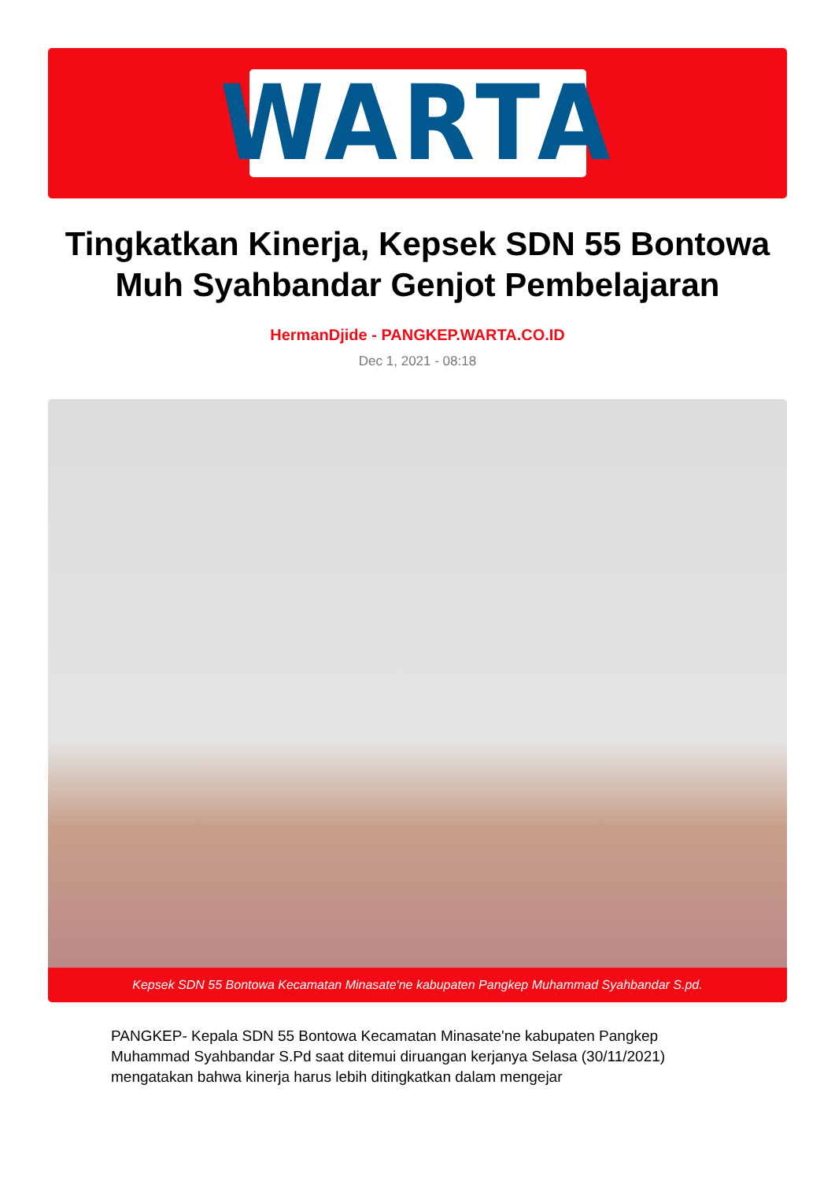WARTA
Tingkatkan Kinerja, Kepsek SDN 55 Bontowa Muh Syahbandar Genjot Pembelajaran
HermanDjide - PANGKEP.WARTA.CO.ID
Dec 1, 2021 - 08:18
Kepsek SDN 55 Bontowa Kecamatan Minasate'ne kabupaten Pangkep Muhammad Syahbandar S.pd.
PANGKEP- Kepala SDN 55 Bontowa Kecamatan Minasate'ne kabupaten Pangkep Muhammad Syahbandar S.Pd saat ditemui diruangan kerjanya Selasa (30/11/2021) mengatakan bahwa kinerja harus lebih ditingkatkan dalam mengejar